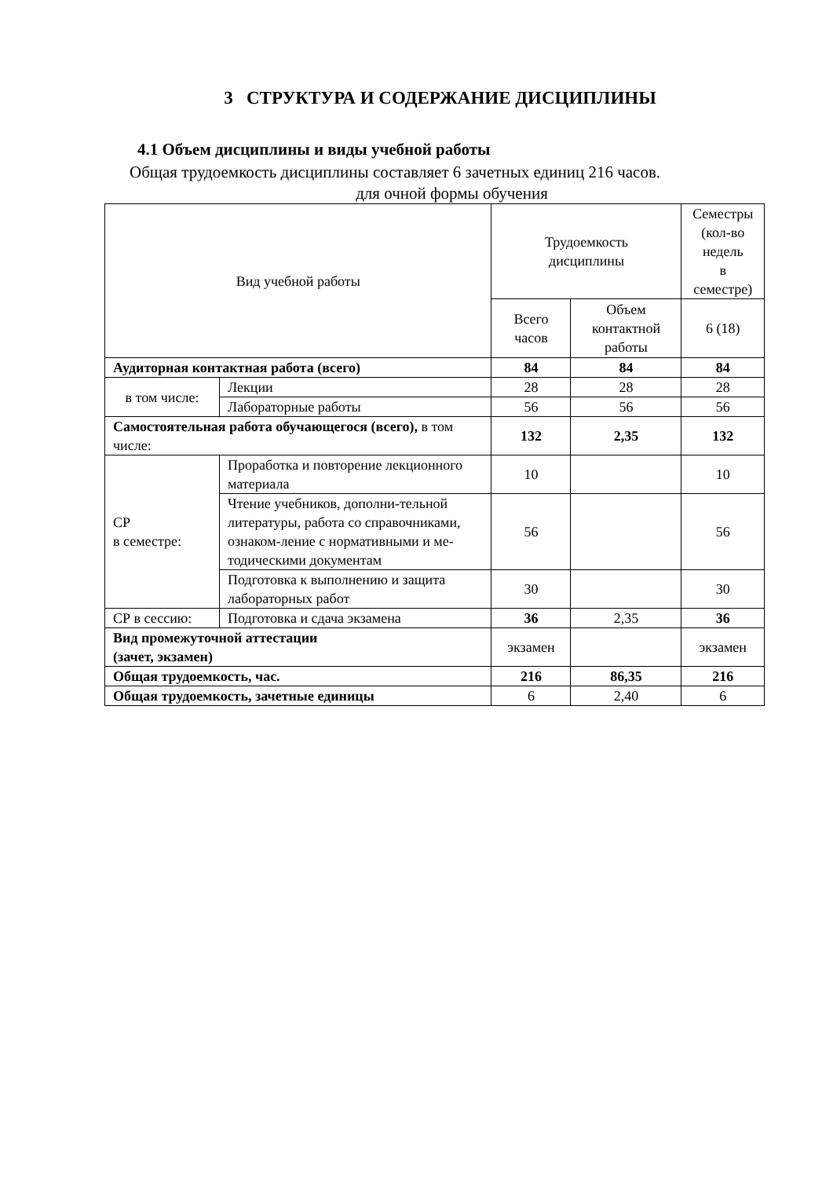3 СТРУКТУРА И СОДЕРЖАНИЕ ДИСЦИПЛИНЫ
4.1 Объем дисциплины и виды учебной работы
Общая трудоемкость дисциплины составляет 6 зачетных единиц 216 часов.
для очной формы обучения
| Вид учебной работы | | Трудоемкость дисциплины | | Семестры (кол-во недель в семестре) |
| | | Всего часов | Объем контактной работы | 6 (18) |
| Аудиторная контактная работа (всего) | | 84 | 84 | 84 |
| в том числе: | Лекции | 28 | 28 | 28 |
| | Лабораторные работы | 56 | 56 | 56 |
| Самостоятельная работа обучающегося (всего), в том числе: | | 132 | 2,35 | 132 |
| СР в семестре: | Проработка и повторение лекционного материала | 10 | | 10 |
| | Чтение учебников, дополни-тельной литературы, работа со справочниками, ознаком-ление с нормативными и ме-тодическими документам | 56 | | 56 |
| | Подготовка к выполнению и защита лабораторных работ | 30 | | 30 |
| СР в сессию: | Подготовка и сдача экзамена | 36 | 2,35 | 36 |
| Вид промежуточной аттестации (зачет, экзамен) | | экзамен | | экзамен |
| Общая трудоемкость, час. | | 216 | 86,35 | 216 |
| Общая трудоемкость, зачетные единицы | | 6 | 2,40 | 6 |